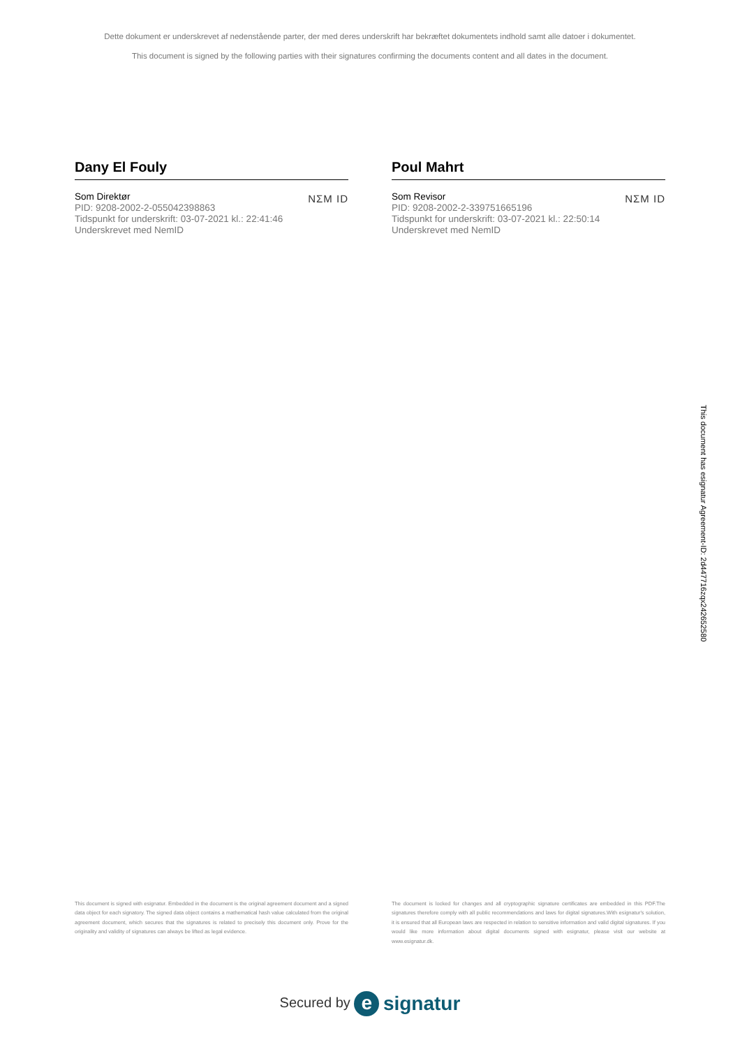Dette dokument er underskrevet af nedenstående parter, der med deres underskrift har bekræftet dokumentets indhold samt alle datoer i dokumentet.
This document is signed by the following parties with their signatures confirming the documents content and all dates in the document.
Dany El Fouly
Som Direktør
PID: 9208-2002-2-055042398863
Tidspunkt for underskrift: 03-07-2021 kl.: 22:41:46
Underskrevet med NemID
NΣM ID
Poul Mahrt
Som Revisor
PID: 9208-2002-2-339751665196
Tidspunkt for underskrift: 03-07-2021 kl.: 22:50:14
Underskrevet med NemID
NΣM ID
This document is signed with esignatur. Embedded in the document is the original agreement document and a signed data object for each signatory. The signed data object contains a mathematical hash value calculated from the original agreement document, which secures that the signatures is related to precisely this document only. Prove for the originality and validity of signatures can always be lifted as legal evidence.
The document is locked for changes and all cryptographic signature certificates are embedded in this PDF.The signatures therefore comply with all public recommendations and laws for digital signatures.With esignatur's solution, it is ensured that all European laws are respected in relation to sensitive information and valid digital signatures. If you would like more information about digital documents signed with esignatur, please visit our website at www.esignatur.dk.
Secured by e signatur
This document has esignatur Agreement-ID: 2d447716zqx242652580